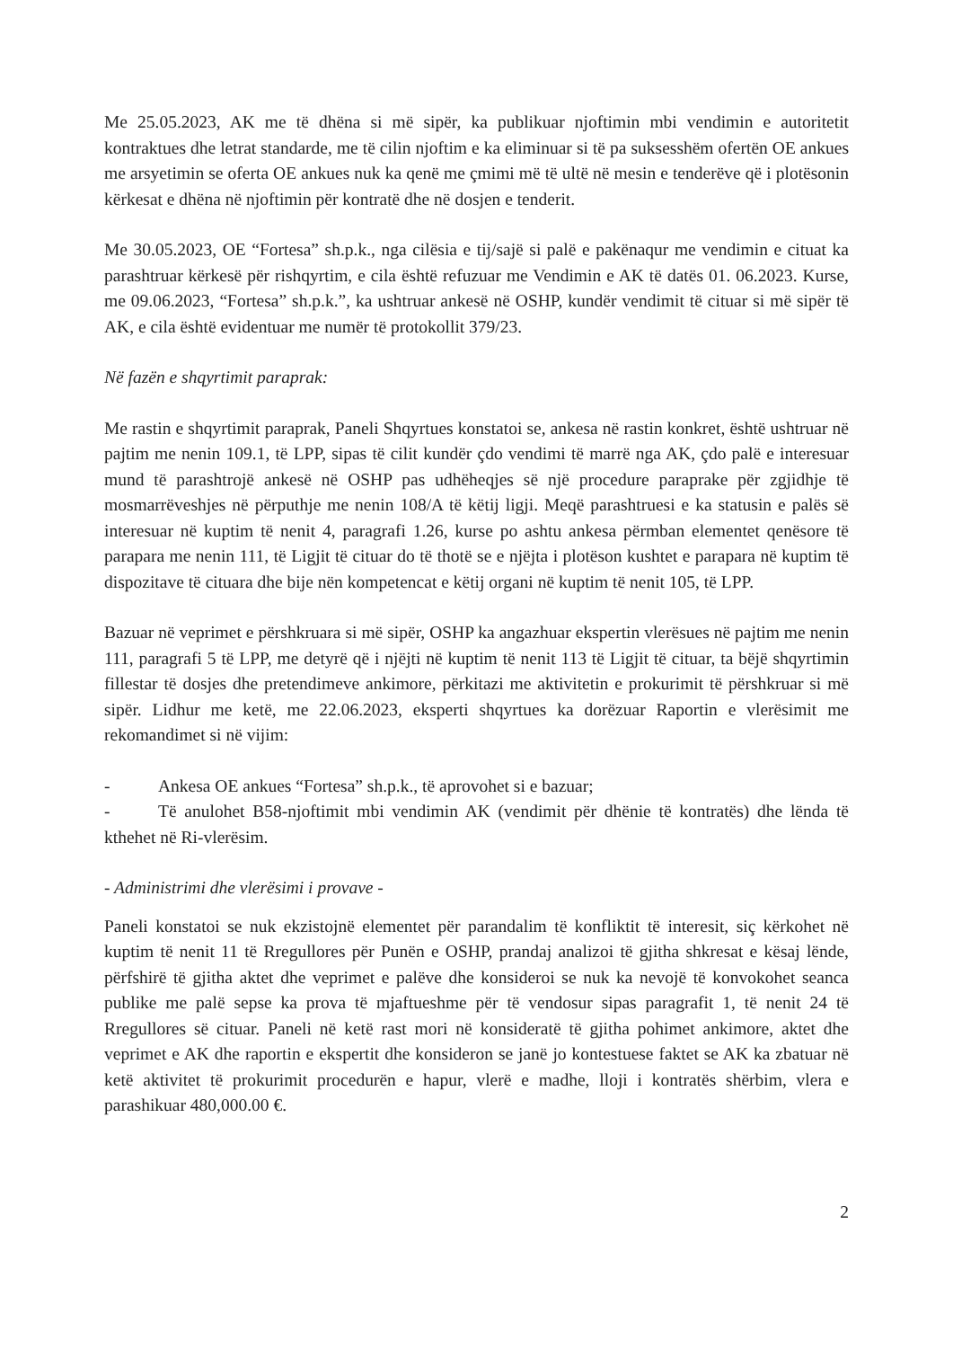Me 25.05.2023, AK me të dhëna si më sipër, ka publikuar njoftimin mbi vendimin e autoritetit kontraktues dhe letrat standarde, me të cilin njoftim e ka eliminuar si të pa suksesshëm ofertën OE ankues me arsyetimin se oferta OE ankues nuk ka qenë me çmimi më të ultë në mesin e tenderëve që i plotësonin kërkesat e dhëna në njoftimin për kontratë dhe në dosjen e tenderit.
Me 30.05.2023, OE “Fortesa” sh.p.k., nga cilësia e tij/sajë si palë e pakënaqur me vendimin e cituat ka parashtruar kërkesë për rishqyrtim, e cila është refuzuar me Vendimin e AK të datës 01. 06.2023. Kurse, me 09.06.2023, “Fortesa” sh.p.k.”, ka ushtruar ankesë në OSHP, kundër vendimit të cituar si më sipër të AK, e cila është evidentuar me numër të protokollit 379/23.
Në fazën e shqyrtimit paraprak:
Me rastin e shqyrtimit paraprak, Paneli Shqyrtues konstatoi se, ankesa në rastin konkret, është ushtruar në pajtim me nenin 109.1, të LPP, sipas të cilit kundër çdo vendimi të marrë nga AK, çdo palë e interesuar mund të parashtrojë ankesë në OSHP pas udhëheqjes së një procedure paraprake për zgjidhje të mosmarrëveshjes në përputhje me nenin 108/A të këtij ligji. Meqë parashtruesi e ka statusin e palës së interesuar në kuptim të nenit 4, paragrafi 1.26, kurse po ashtu ankesa përmban elementet qenësore të parapara me nenin 111, të Ligjit të cituar do të thotë se e njëjta i plotëson kushtet e parapara në kuptim të dispozitave të cituara dhe bije nën kompetencat e këtij organi në kuptim të nenit 105, të LPP.
Bazuar në veprimet e përshkruara si më sipër, OSHP ka angazhuar ekspertin vlerësues në pajtim me nenin 111, paragrafi 5 të LPP, me detyrë që i njëjti në kuptim të nenit 113 të Ligjit të cituar, ta bëjë shqyrtimin fillestar të dosjes dhe pretendimeve ankimore, përkitazi me aktivitetin e prokurimit të përshkruar si më sipër. Lidhur me ketë, me 22.06.2023, eksperti shqyrtues ka dorëzuar Raportin e vlerësimit me rekomandimet si në vijim:
- Ankesa OE ankues “Fortesa” sh.p.k., të aprovohet si e bazuar;
- Të anulohet B58-njoftimit mbi vendimin AK (vendimit për dhënie të kontratës) dhe lënda të kthehet në Ri-vlerësim.
- Administrimi dhe vlerësimi i provave -
Paneli konstatoi se nuk ekzistojnë elementet për parandalim të konfliktit të interesit, siç kërkohet në kuptim të nenit 11 të Rregullores për Punën e OSHP, prandaj analizoi të gjitha shkresat e kësaj lënde, përfshirë të gjitha aktet dhe veprimet e palëve dhe konsideroi se nuk ka nevojë të konvokohet seanca publike me palë sepse ka prova të mjaftueshme për të vendosur sipas paragrafit 1, të nenit 24 të Rregullores së cituar. Paneli në ketë rast mori në konsideratë të gjitha pohimet ankimore, aktet dhe veprimet e AK dhe raportin e ekspertit dhe konsideron se janë jo kontestuese faktet se AK ka zbatuar në ketë aktivitet të prokurimit procedurën e hapur, vlerë e madhe, lloji i kontratës shërbim, vlera e parashikuar 480,000.00 €.
2